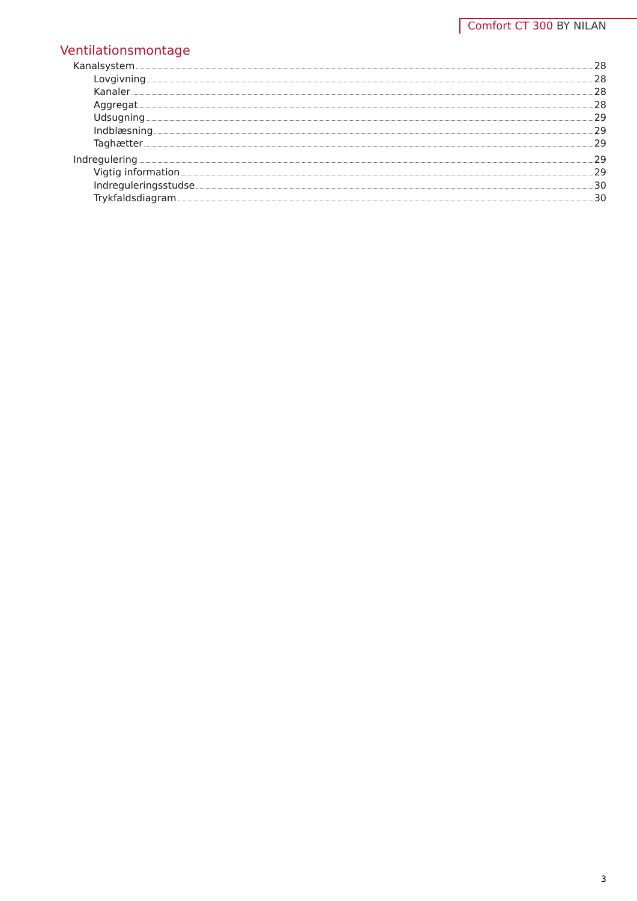Comfort CT 300 BY NILAN
Ventilationsmontage
Kanalsystem 28
Lovgivning 28
Kanaler 28
Aggregat 28
Udsugning 29
Indblæsning 29
Taghætter 29
Indregulering 29
Vigtig information 29
Indreguleringsstudse 30
Trykfaldsdiagram 30
3